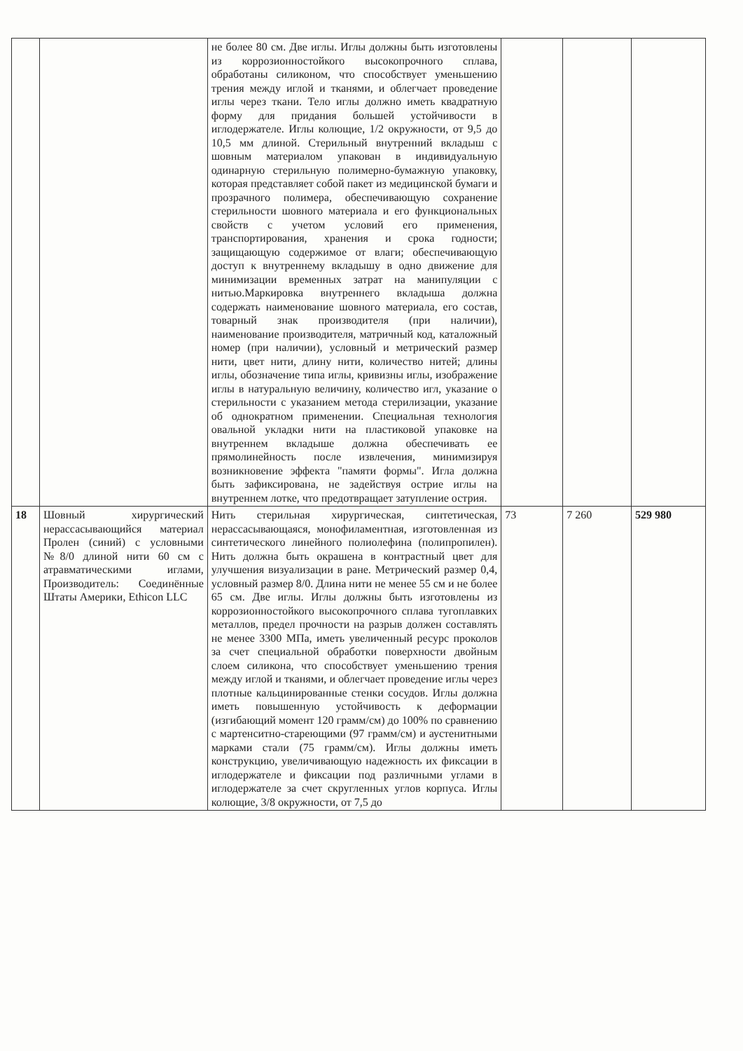| | | не более 80 см. Две иглы. Иглы должны быть изготовлены из коррозионностойкого высокопрочного сплава, обработаны силиконом, что способствует уменьшению трения между иглой и тканями, и облегчает проведение иглы через ткани. Тело иглы должно иметь квадратную форму для придания большей устойчивости в иглодержателе. Иглы колющие, 1/2 окружности, от 9,5 до 10,5 мм длиной. Стерильный внутренний вкладыш с шовным материалом упакован в индивидуальную одинарную стерильную полимерно-бумажную упаковку, которая представляет собой пакет из медицинской бумаги и прозрачного полимера, обеспечивающую сохранение стерильности шовного материала и его функциональных свойств с учетом условий его применения, транспортирования, хранения и срока годности; защищающую содержимое от влаги; обеспечивающую доступ к внутреннему вкладышу в одно движение для минимизации временных затрат на манипуляции с нитью.Маркировка внутреннего вкладыша должна содержать наименование шовного материала, его состав, товарный знак производителя (при наличии), наименование производителя, матричный код, каталожный номер (при наличии), условный и метрический размер нити, цвет нити, длину нити, количество нитей; длины иглы, обозначение типа иглы, кривизны иглы, изображение иглы в натуральную величину, количество игл, указание о стерильности с указанием метода стерилизации, указание об однократном применении. Специальная технология овальной укладки нити на пластиковой упаковке на внутреннем вкладыше должна обеспечивать ее прямолинейность после извлечения, минимизируя возникновение эффекта "памяти формы". Игла должна быть зафиксирована, не задействуя острие иглы на внутреннем лотке, что предотвращает затупление острия. | | | |
| 18 | Шовный хирургический нерассасывающийся материал Пролен (синий) с условными №8/0 длиной нити 60 см с атравматическими иглами, Производитель: Соединённые Штаты Америки, Ethicon LLC | Нить стерильная хирургическая, синтетическая, нерассасывающаяся, монофиламентная, изготовленная из синтетического линейного полиолефина (полипропилен). Нить должна быть окрашена в контрастный цвет для улучшения визуализации в ране. Метрический размер 0,4, условный размер 8/0. Длина нити не менее 55 см и не более 65 см. Две иглы. Иглы должны быть изготовлены из коррозионностойкого высокопрочного сплава тугоплавких металлов, предел прочности на разрыв должен составлять не менее 3300 МПа, иметь увеличенный ресурс проколов за счет специальной обработки поверхности двойным слоем силикона, что способствует уменьшению трения между иглой и тканями, и облегчает проведение иглы через плотные кальцинированные стенки сосудов. Иглы должна иметь повышенную устойчивость к деформации (изгибающий момент 120 грамм/см) до 100% по сравнению с мартенситно-стареющими (97 грамм/см) и аустенитными марками стали (75 грамм/см). Иглы должны иметь конструкцию, увеличивающую надежность их фиксации в иглодержателе и фиксации под различными углами в иглодержателе за счет скругленных углов корпуса. Иглы колющие, 3/8 окружности, от 7,5 до | 73 | 7 260 | 529 980 |